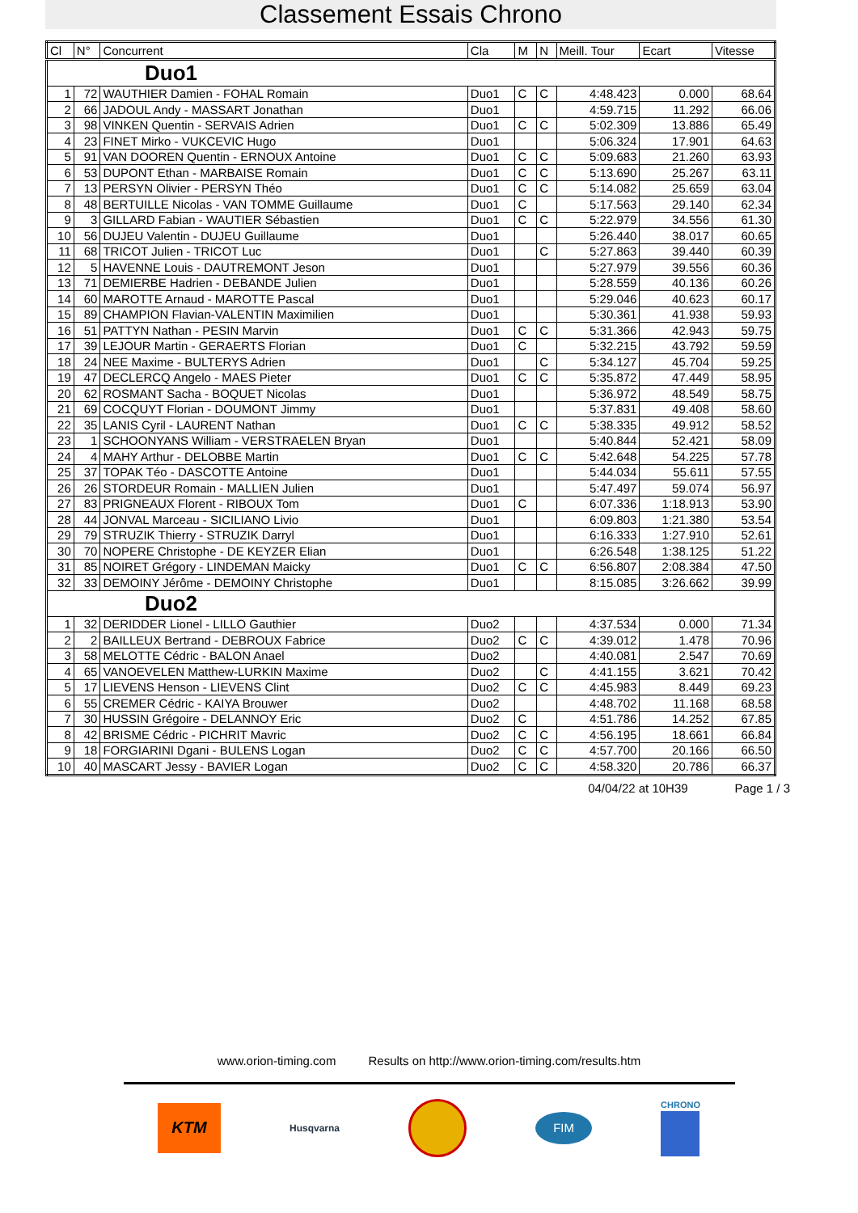Classement Essais Chrono
| Cl | N° | Concurrent | Cla | M | N | Meill. Tour | Ecart | Vitesse |
| --- | --- | --- | --- | --- | --- | --- | --- | --- |
| Duo1 | | | | | | | | |
| 1 | 72 | WAUTHIER Damien - FOHAL Romain | Duo1 | C | C | 4:48.423 | 0.000 | 68.64 |
| 2 | 66 | JADOUL Andy - MASSART Jonathan | Duo1 | | | 4:59.715 | 11.292 | 66.06 |
| 3 | 98 | VINKEN Quentin - SERVAIS Adrien | Duo1 | C | C | 5:02.309 | 13.886 | 65.49 |
| 4 | 23 | FINET Mirko - VUKCEVIC Hugo | Duo1 | | | 5:06.324 | 17.901 | 64.63 |
| 5 | 91 | VAN DOOREN Quentin - ERNOUX Antoine | Duo1 | C | C | 5:09.683 | 21.260 | 63.93 |
| 6 | 53 | DUPONT Ethan - MARBAISE Romain | Duo1 | C | C | 5:13.690 | 25.267 | 63.11 |
| 7 | 13 | PERSYN Olivier - PERSYN Théo | Duo1 | C | C | 5:14.082 | 25.659 | 63.04 |
| 8 | 48 | BERTUILLE Nicolas - VAN TOMME Guillaume | Duo1 | C | | 5:17.563 | 29.140 | 62.34 |
| 9 | 3 | GILLARD Fabian - WAUTIER Sébastien | Duo1 | C | C | 5:22.979 | 34.556 | 61.30 |
| 10 | 56 | DUJEU Valentin - DUJEU Guillaume | Duo1 | | | 5:26.440 | 38.017 | 60.65 |
| 11 | 68 | TRICOT Julien - TRICOT Luc | Duo1 | | C | 5:27.863 | 39.440 | 60.39 |
| 12 | 5 | HAVENNE Louis - DAUTREMONT Jeson | Duo1 | | | 5:27.979 | 39.556 | 60.36 |
| 13 | 71 | DEMIERBE Hadrien - DEBANDE Julien | Duo1 | | | 5:28.559 | 40.136 | 60.26 |
| 14 | 60 | MAROTTE Arnaud - MAROTTE Pascal | Duo1 | | | 5:29.046 | 40.623 | 60.17 |
| 15 | 89 | CHAMPION Flavian-VALENTIN Maximilien | Duo1 | | | 5:30.361 | 41.938 | 59.93 |
| 16 | 51 | PATTYN Nathan - PESIN Marvin | Duo1 | C | C | 5:31.366 | 42.943 | 59.75 |
| 17 | 39 | LEJOUR Martin - GERAERTS Florian | Duo1 | C | | 5:32.215 | 43.792 | 59.59 |
| 18 | 24 | NEE Maxime - BULTERYS Adrien | Duo1 | | C | 5:34.127 | 45.704 | 59.25 |
| 19 | 47 | DECLERCQ Angelo - MAES Pieter | Duo1 | C | C | 5:35.872 | 47.449 | 58.95 |
| 20 | 62 | ROSMANT Sacha - BOQUET Nicolas | Duo1 | | | 5:36.972 | 48.549 | 58.75 |
| 21 | 69 | COCQUYT Florian - DOUMONT Jimmy | Duo1 | | | 5:37.831 | 49.408 | 58.60 |
| 22 | 35 | LANIS Cyril - LAURENT Nathan | Duo1 | C | C | 5:38.335 | 49.912 | 58.52 |
| 23 | 1 | SCHOONYANS William - VERSTRAELEN Bryan | Duo1 | | | 5:40.844 | 52.421 | 58.09 |
| 24 | 4 | MAHY Arthur - DELOBBE Martin | Duo1 | C | C | 5:42.648 | 54.225 | 57.78 |
| 25 | 37 | TOPAK Téo - DASCOTTE Antoine | Duo1 | | | 5:44.034 | 55.611 | 57.55 |
| 26 | 26 | STORDEUR Romain - MALLIEN Julien | Duo1 | | | 5:47.497 | 59.074 | 56.97 |
| 27 | 83 | PRIGNEAUX Florent - RIBOUX Tom | Duo1 | C | | 6:07.336 | 1:18.913 | 53.90 |
| 28 | 44 | JONVAL Marceau - SICILIANO Livio | Duo1 | | | 6:09.803 | 1:21.380 | 53.54 |
| 29 | 79 | STRUZIK Thierry - STRUZIK Darryl | Duo1 | | | 6:16.333 | 1:27.910 | 52.61 |
| 30 | 70 | NOPERE Christophe - DE KEYZER Elian | Duo1 | | | 6:26.548 | 1:38.125 | 51.22 |
| 31 | 85 | NOIRET Grégory - LINDEMAN Maicky | Duo1 | C | C | 6:56.807 | 2:08.384 | 47.50 |
| 32 | 33 | DEMOINY Jérôme - DEMOINY Christophe | Duo1 | | | 8:15.085 | 3:26.662 | 39.99 |
| Duo2 | | | | | | | | |
| 1 | 32 | DERIDDER Lionel - LILLO Gauthier | Duo2 | | | 4:37.534 | 0.000 | 71.34 |
| 2 | 2 | BAILLEUX Bertrand - DEBROUX Fabrice | Duo2 | C | C | 4:39.012 | 1.478 | 70.96 |
| 3 | 58 | MELOTTE Cédric - BALON Anael | Duo2 | | | 4:40.081 | 2.547 | 70.69 |
| 4 | 65 | VANOEVELEN Matthew-LURKIN Maxime | Duo2 | | C | 4:41.155 | 3.621 | 70.42 |
| 5 | 17 | LIEVENS Henson - LIEVENS Clint | Duo2 | C | C | 4:45.983 | 8.449 | 69.23 |
| 6 | 55 | CREMER Cédric - KAIYA Brouwer | Duo2 | | | 4:48.702 | 11.168 | 68.58 |
| 7 | 30 | HUSSIN Grégoire - DELANNOY Eric | Duo2 | C | | 4:51.786 | 14.252 | 67.85 |
| 8 | 42 | BRISME Cédric - PICHRIT Mavric | Duo2 | C | C | 4:56.195 | 18.661 | 66.84 |
| 9 | 18 | FORGIARINI Dgani - BULENS Logan | Duo2 | C | C | 4:57.700 | 20.166 | 66.50 |
| 10 | 40 | MASCART Jessy - BAVIER Logan | Duo2 | C | C | 4:58.320 | 20.786 | 66.37 |
04/04/22 at 10H39 Page 1 / 3
www.orion-timing.com Results on http://www.orion-timing.com/results.htm
KTM
Husqvarna
FIM
CHRONO